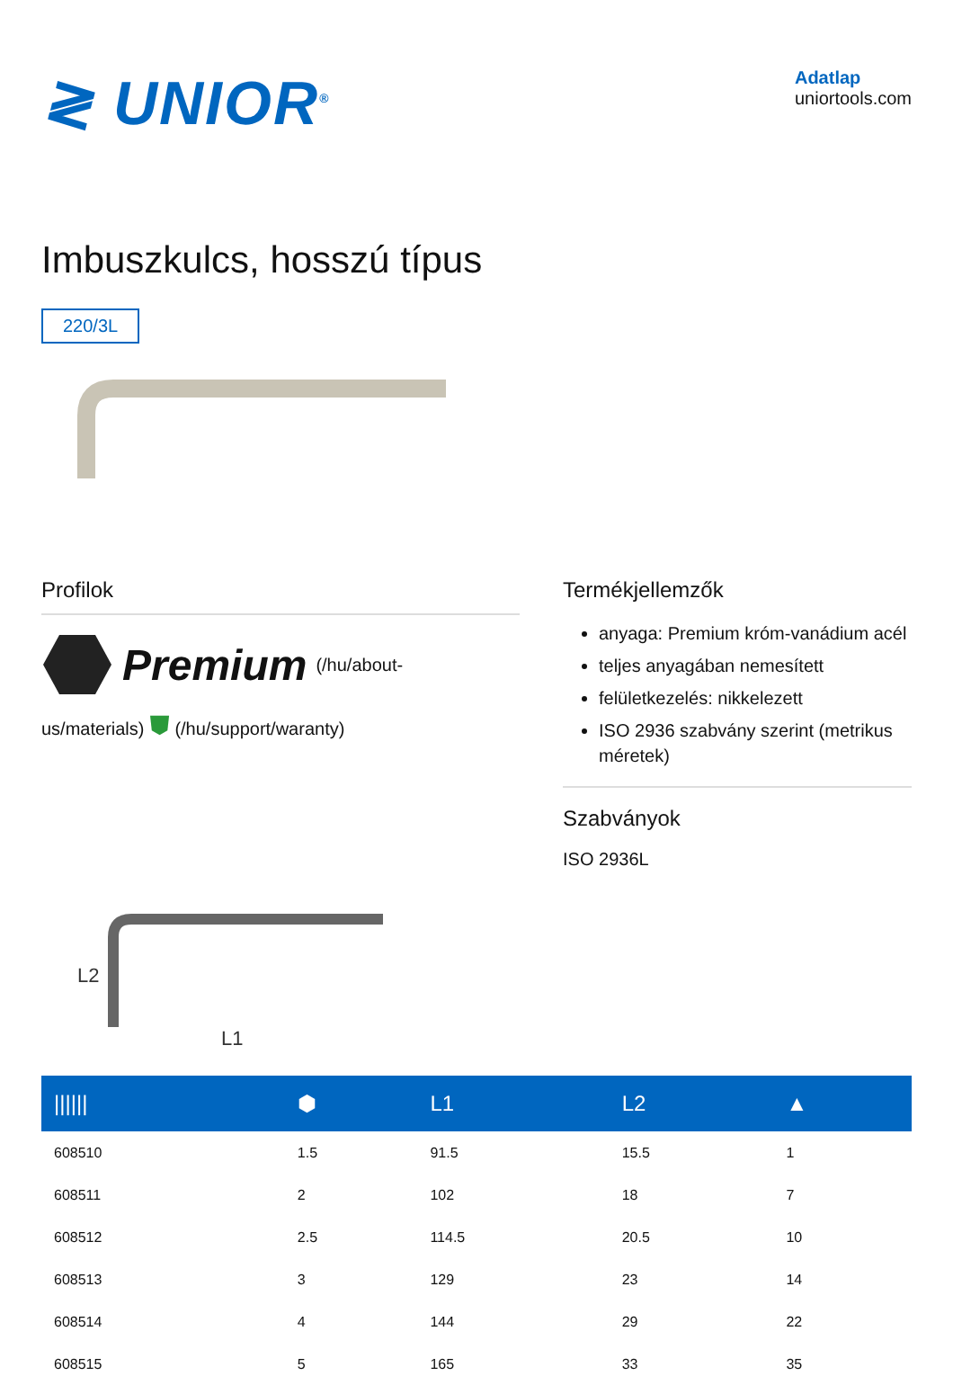≷ UNIOR<sup>®</sup>
Adatlap
uniortools.com
Imbuszkulcs, hosszú típus
220/3L
Profilok
Premium (/hu/about-
us/materials) ⛊ (/hu/support/waranty)
L2
L1
Termékjellemzők
anyaga: Premium króm-vanádium acél
teljes anyagában nemesített
felületkezelés: nikkelezett
ISO 2936 szabvány szerint (metrikus méretek)
Szabványok
ISO 2936L
| ////// | ⬢ | L1 | L2 | ▲ |
| --- | --- | --- | --- | --- |
| 608510 | 1.5 | 91.5 | 15.5 | 1 |
| 608511 | 2 | 102 | 18 | 7 |
| 608512 | 2.5 | 114.5 | 20.5 | 10 |
| 608513 | 3 | 129 | 23 | 14 |
| 608514 | 4 | 144 | 29 | 22 |
| 608515 | 5 | 165 | 33 | 35 |